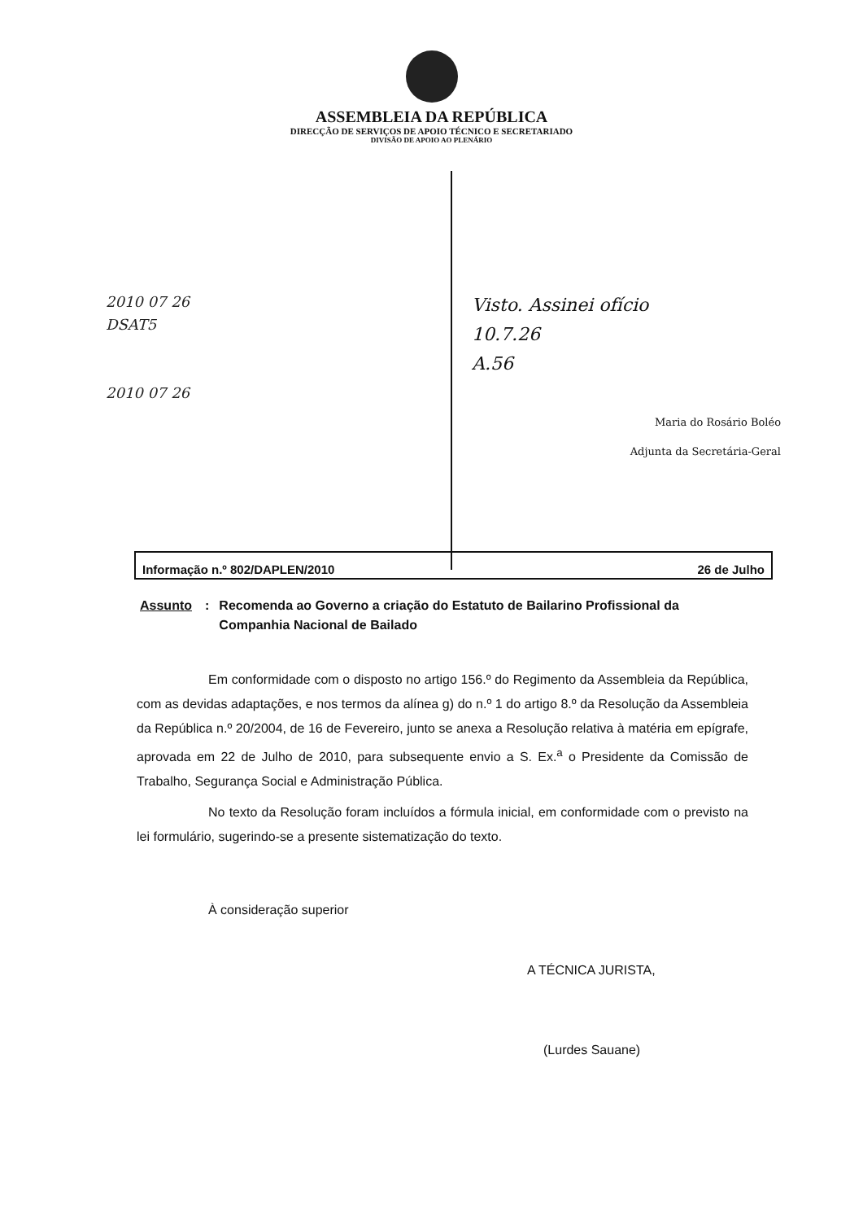ASSEMBLEIA DA REPÚBLICA
DIRECÇÃO DE SERVIÇOS DE APOIO TÉCNICO E SECRETARIADO
DIVISÃO DE APOIO AO PLENÁRIO
2010 07 26
DSAT5
2010 07 26
Visto. Assinei ofício
10.7.26
A.56
Maria do Rosário Boléo
Adjunta da Secretária-Geral
Informação n.º 802/DAPLEN/2010 26 de Julho
Assunto: Recomenda ao Governo a criação do Estatuto de Bailarino Profissional da Companhia Nacional de Bailado
Em conformidade com o disposto no artigo 156.º do Regimento da Assembleia da República, com as devidas adaptações, e nos termos da alínea g) do n.º 1 do artigo 8.º da Resolução da Assembleia da República n.º 20/2004, de 16 de Fevereiro, junto se anexa a Resolução relativa à matéria em epígrafe, aprovada em 22 de Julho de 2010, para subsequente envio a S. Ex.<sup>a</sup> o Presidente da Comissão de Trabalho, Segurança Social e Administração Pública.
No texto da Resolução foram incluídos a fórmula inicial, em conformidade com o previsto na lei formulário, sugerindo-se a presente sistematização do texto.
À consideração superior
A TÉCNICA JURISTA,
(Lurdes Sauane)